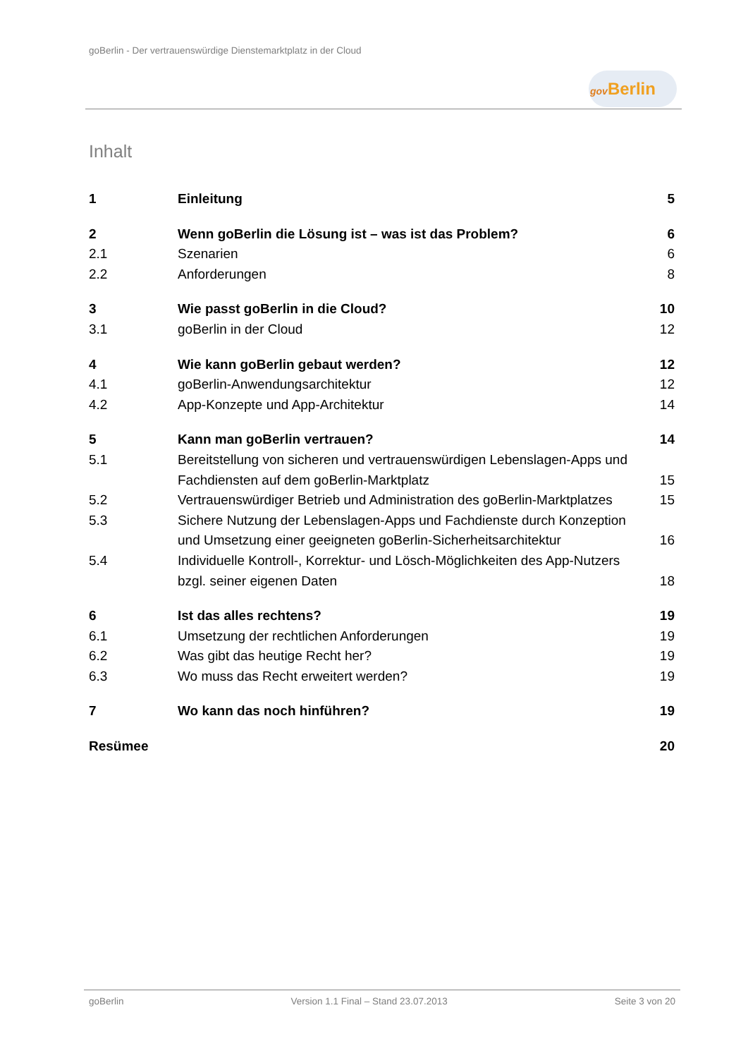goBerlin - Der vertrauenswürdige Dienstemarktplatz in der Cloud
gov Berlin
Inhalt
1 Einleitung 5
2 Wenn goBerlin die Lösung ist – was ist das Problem?
6
2.1 Szenarien 6
2.2 Anforderungen 8
3 Wie passt goBerlin in die Cloud?
10
3.1 goBerlin in der Cloud 12
4 Wie kann goBerlin gebaut werden?
12
4.1 goBerlin-Anwendungsarchitektur 12
4.2 App-Konzepte und App-Architektur
14
5 Kann man goBerlin vertrauen? 14
5.1 Bereitstellung von sicheren und vertrauenswürdigen Lebenslagen-Apps und Fachdiensten auf dem goBerlin-Marktplatz
15
5.2 Vertrauenswürdiger Betrieb und Administration des goBerlin-Marktplatzes
15
5.3 Sichere Nutzung der Lebenslagen-Apps und Fachdienste durch Konzeption und Umsetzung einer geeigneten goBerlin-Sicherheitsarchitektur
16
5.4 Individuelle Kontroll-, Korrektur- und Lösch-Möglichkeiten des App-Nutzers bzgl. seiner eigenen Daten
18
6 Ist das alles rechtens? 19
6.1 Umsetzung der rechtlichen Anforderungen
19
6.2 Was gibt das heutige Recht her?
19
6.3 Wo muss das Recht erweitert werden?
19
7 Wo kann das noch hinführen? 19
Resümee 20
goBerlin Version 1.1 Final – Stand 23.07.2013 Seite 3 von 20